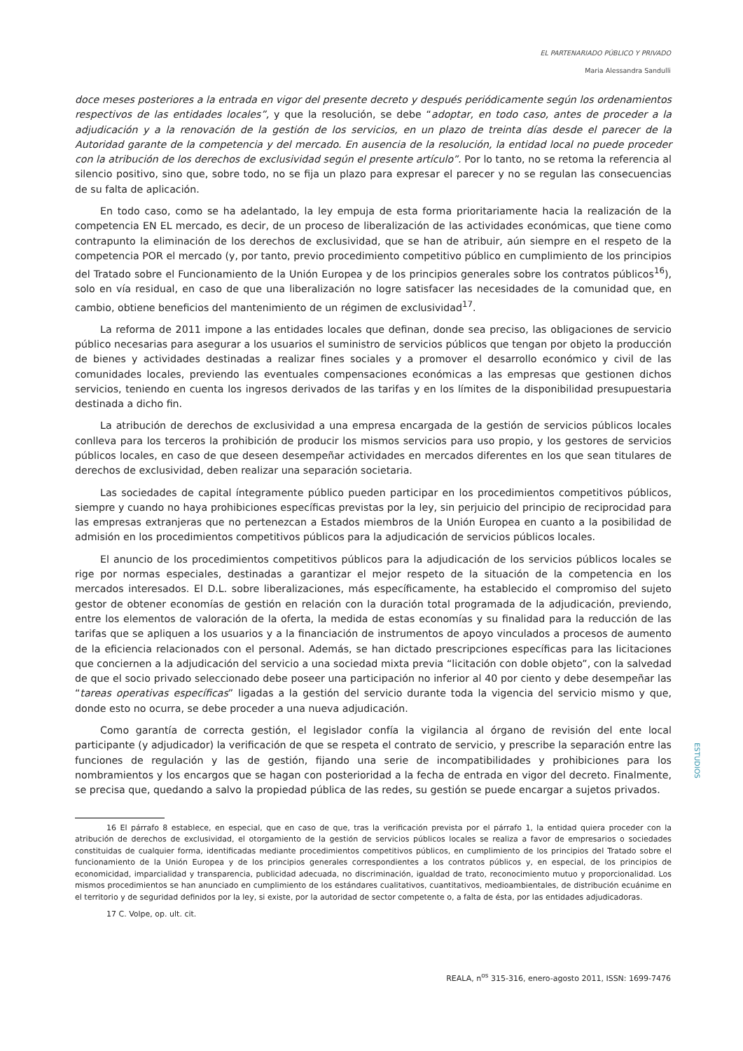EL PARTENARIADO PÚBLICO Y PRIVADO
Maria Alessandra Sandulli
doce meses posteriores a la entrada en vigor del presente decreto y después periódicamente según los ordenamientos respectivos de las entidades locales”, y que la resolución, se debe “adoptar, en todo caso, antes de proceder a la adjudicación y a la renovación de la gestión de los servicios, en un plazo de treinta días desde el parecer de la Autoridad garante de la competencia y del mercado. En ausencia de la resolución, la entidad local no puede proceder con la atribución de los derechos de exclusividad según el presente artículo”. Por lo tanto, no se retoma la referencia al silencio positivo, sino que, sobre todo, no se fija un plazo para expresar el parecer y no se regulan las consecuencias de su falta de aplicación.
En todo caso, como se ha adelantado, la ley empuja de esta forma prioritariamente hacia la realización de la competencia EN EL mercado, es decir, de un proceso de liberalización de las actividades económicas, que tiene como contrapunto la eliminación de los derechos de exclusividad, que se han de atribuir, aún siempre en el respeto de la competencia POR el mercado (y, por tanto, previo procedimiento competitivo público en cumplimiento de los principios del Tratado sobre el Funcionamiento de la Unión Europea y de los principios generales sobre los contratos públicos<sup>16</sup>), solo en vía residual, en caso de que una liberalización no logre satisfacer las necesidades de la comunidad que, en cambio, obtiene beneficios del mantenimiento de un régimen de exclusividad<sup>17</sup>.
La reforma de 2011 impone a las entidades locales que definan, donde sea preciso, las obligaciones de servicio público necesarias para asegurar a los usuarios el suministro de servicios públicos que tengan por objeto la producción de bienes y actividades destinadas a realizar fines sociales y a promover el desarrollo económico y civil de las comunidades locales, previendo las eventuales compensaciones económicas a las empresas que gestionen dichos servicios, teniendo en cuenta los ingresos derivados de las tarifas y en los límites de la disponibilidad presupuestaria destinada a dicho fin.
La atribución de derechos de exclusividad a una empresa encargada de la gestión de servicios públicos locales conlleva para los terceros la prohibición de producir los mismos servicios para uso propio, y los gestores de servicios públicos locales, en caso de que deseen desempeñar actividades en mercados diferentes en los que sean titulares de derechos de exclusividad, deben realizar una separación societaria.
Las sociedades de capital íntegramente público pueden participar en los procedimientos competitivos públicos, siempre y cuando no haya prohibiciones específicas previstas por la ley, sin perjuicio del principio de reciprocidad para las empresas extranjeras que no pertenezcan a Estados miembros de la Unión Europea en cuanto a la posibilidad de admisión en los procedimientos competitivos públicos para la adjudicación de servicios públicos locales.
El anuncio de los procedimientos competitivos públicos para la adjudicación de los servicios públicos locales se rige por normas especiales, destinadas a garantizar el mejor respeto de la situación de la competencia en los mercados interesados. El D.L. sobre liberalizaciones, más específicamente, ha establecido el compromiso del sujeto gestor de obtener economías de gestión en relación con la duración total programada de la adjudicación, previendo, entre los elementos de valoración de la oferta, la medida de estas economías y su finalidad para la reducción de las tarifas que se apliquen a los usuarios y a la financiación de instrumentos de apoyo vinculados a procesos de aumento de la eficiencia relacionados con el personal. Además, se han dictado prescripciones específicas para las licitaciones que conciernen a la adjudicación del servicio a una sociedad mixta previa “licitación con doble objeto”, con la salvedad de que el socio privado seleccionado debe poseer una participación no inferior al 40 por ciento y debe desempeñar las “tareas operativas específicas” ligadas a la gestión del servicio durante toda la vigencia del servicio mismo y que, donde esto no ocurra, se debe proceder a una nueva adjudicación.
Como garantía de correcta gestión, el legislador confía la vigilancia al órgano de revisión del ente local participante (y adjudicador) la verificación de que se respeta el contrato de servicio, y prescribe la separación entre las funciones de regulación y las de gestión, fijando una serie de incompatibilidades y prohibiciones para los nombramientos y los encargos que se hagan con posterioridad a la fecha de entrada en vigor del decreto. Finalmente, se precisa que, quedando a salvo la propiedad pública de las redes, su gestión se puede encargar a sujetos privados.
16 El párrafo 8 establece, en especial, que en caso de que, tras la verificación prevista por el párrafo 1, la entidad quiera proceder con la atribución de derechos de exclusividad, el otorgamiento de la gestión de servicios públicos locales se realiza a favor de empresarios o sociedades constituidas de cualquier forma, identificadas mediante procedimientos competitivos públicos, en cumplimiento de los principios del Tratado sobre el funcionamiento de la Unión Europea y de los principios generales correspondientes a los contratos públicos y, en especial, de los principios de economicidad, imparcialidad y transparencia, publicidad adecuada, no discriminación, igualdad de trato, reconocimiento mutuo y proporcionalidad. Los mismos procedimientos se han anunciado en cumplimiento de los estándares cualitativos, cuantitativos, medioambientales, de distribución ecuánime en el territorio y de seguridad definidos por la ley, si existe, por la autoridad de sector competente o, a falta de ésta, por las entidades adjudicadoras.
17 C. Volpe, op. ult. cit.
ESTUDIOS
REALA, n<sup>os</sup> 315-316, enero-agosto 2011, ISSN: 1699-7476